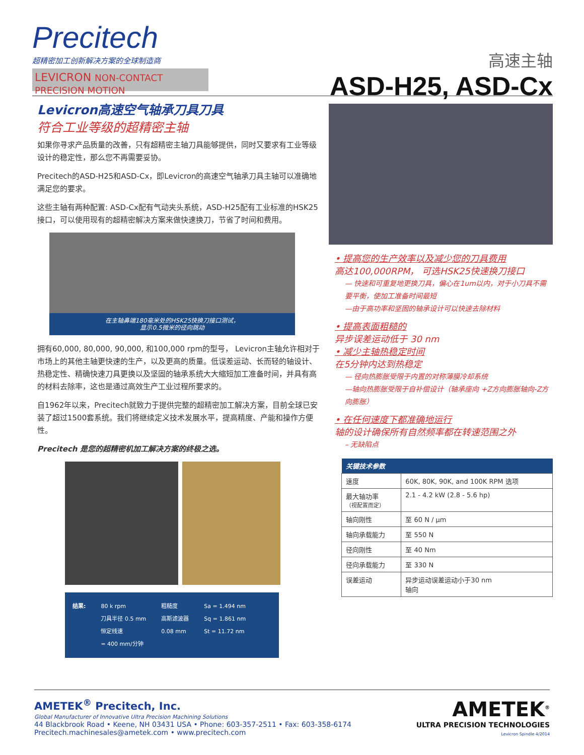Precitech
超精密加工创新解决方案的全球制造商
LEVICRON NON-CONTACT PRECISION MOTION
高速主轴
ASD-H25, ASD-Cx
Levicron高速空气轴承刀具刀具
符合工业等级的超精密主轴
如果你寻求产品质量的改善，只有超精密主轴刀具能够提供，同时又要求有工业等级设计的稳定性，那么您不再需要妥协。
Precitech的ASD-H25和ASD-Cx，即Levicron的高速空气轴承刀具主轴可以准确地满足您的要求。
这些主轴有两种配置: ASD-Cx配有气动夹头系统，ASD-H25配有工业标准的HSK25接口，可以使用现有的超精密解决方案来做快速换刀，节省了时间和费用。
在主轴鼻端180毫米处的HSK25快换刀接口测试，
显示0.5微米的径向跳动
拥有60,000, 80,000, 90,000, 和100,000 rpm的型号， Levicron主轴允许相对于市场上的其他主轴更快速的生产，以及更高的质量。低误差运动、长而轻的轴设计、热稳定性、精确快速刀具更换以及坚固的轴承系统大大缩短加工准备时间，并具有高的材料去除率，这也是通过高效生产工业过程所要求的。
自1962年以来，Precitech就致力于提供完整的超精密加工解决方案，目前全球已安装了超过1500套系统。我们将继续定义技术发展水平，提高精度、产能和操作方便性。
Precitech 是您的超精密机加工解决方案的终极之选。
结果: 80 k rpm
刀具半径 0.5 mm
恒定线速
= 400 mm/分钟
粗糙度
高斯滤波器
0.08 mm
Sa = 1.494 nm
Sq = 1.861 nm
St = 11.72 nm
• 提高您的生产效率以及减少您的刀具费用
高达100,000RPM， 可选HSK25快速换刀接口
— 快速和可重复地更换刀具，偏心在1um以内，对于小刀具不需要平衡，使加工准备时间最短
—由于高功率和坚固的轴承设计可以快速去除材料
• 提高表面粗糙的
异步误差运动低于 30 nm
• 减少主轴热稳定时间
在5分钟内达到热稳定
— 径向热膨胀受限于内置的对称薄膜冷却系统
—轴向热膨胀受限于自补偿设计（轴承座向 +Z方向膨胀轴向-Z方向膨胀）
• 在任何速度下都准确地运行
轴的设计确保所有自然频率都在转速范围之外
– 无缺陷点
| 关键技术参数 | |
| --- | --- |
| 速度 | 60K, 80K, 90K, and 100K RPM 选项 |
| 最大轴功率 （视配置而定） | 2.1 - 4.2 kW (2.8 - 5.6 hp) |
| 轴向刚性 | 至 60 N / μm |
| 轴向承载能力 | 至 550 N |
| 径向刚性 | 至 40 Nm |
| 径向承载能力 | 至 330 N |
| 误差运动 | 异步运动误差运动小于30 nm 轴向 |
AMETEK<sup>®</sup> Precitech, Inc.
Global Manufacturer of Innovative Ultra Precision Machining Solutions
44 Blackbrook Road • Keene, NH 03431 USA • Phone: 603-357-2511 • Fax: 603-358-6174
Precitech.machinesales@ametek.com • www.precitech.com
AMETEK<sup>®</sup>
ULTRA PRECISION TECHNOLOGIES
Levicron Spindle 4/2014